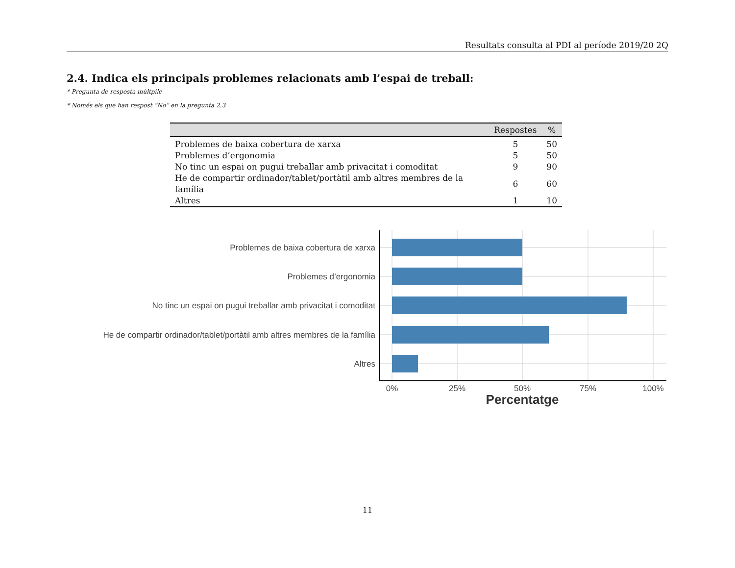Resultats consulta al PDI al període 2019/20 2Q
2.4. Indica els principals problemes relacionats amb l’espai de treball:
* Pregunta de resposta múltpile
* Només els que han respost “No” en la pregunta 2.3
| | Respostes | % |
| --- | --- | --- |
| Problemes de baixa cobertura de xarxa | 5 | 50 |
| Problemes d’ergonomia | 5 | 50 |
| No tinc un espai on pugui treballar amb privacitat i comoditat | 9 | 90 |
| He de compartir ordinador/tablet/portàtil amb altres membres de la família | 6 | 60 |
| Altres | 1 | 10 |
Problemes de baixa cobertura de xarxa
Problemes d’ergonomia
No tinc un espai on pugui treballar amb privacitat i comoditat
He de compartir ordinador/tablet/portàtil amb altres membres de la família
Altres
0%
25%
50%
75%
100%
Percentatge
11